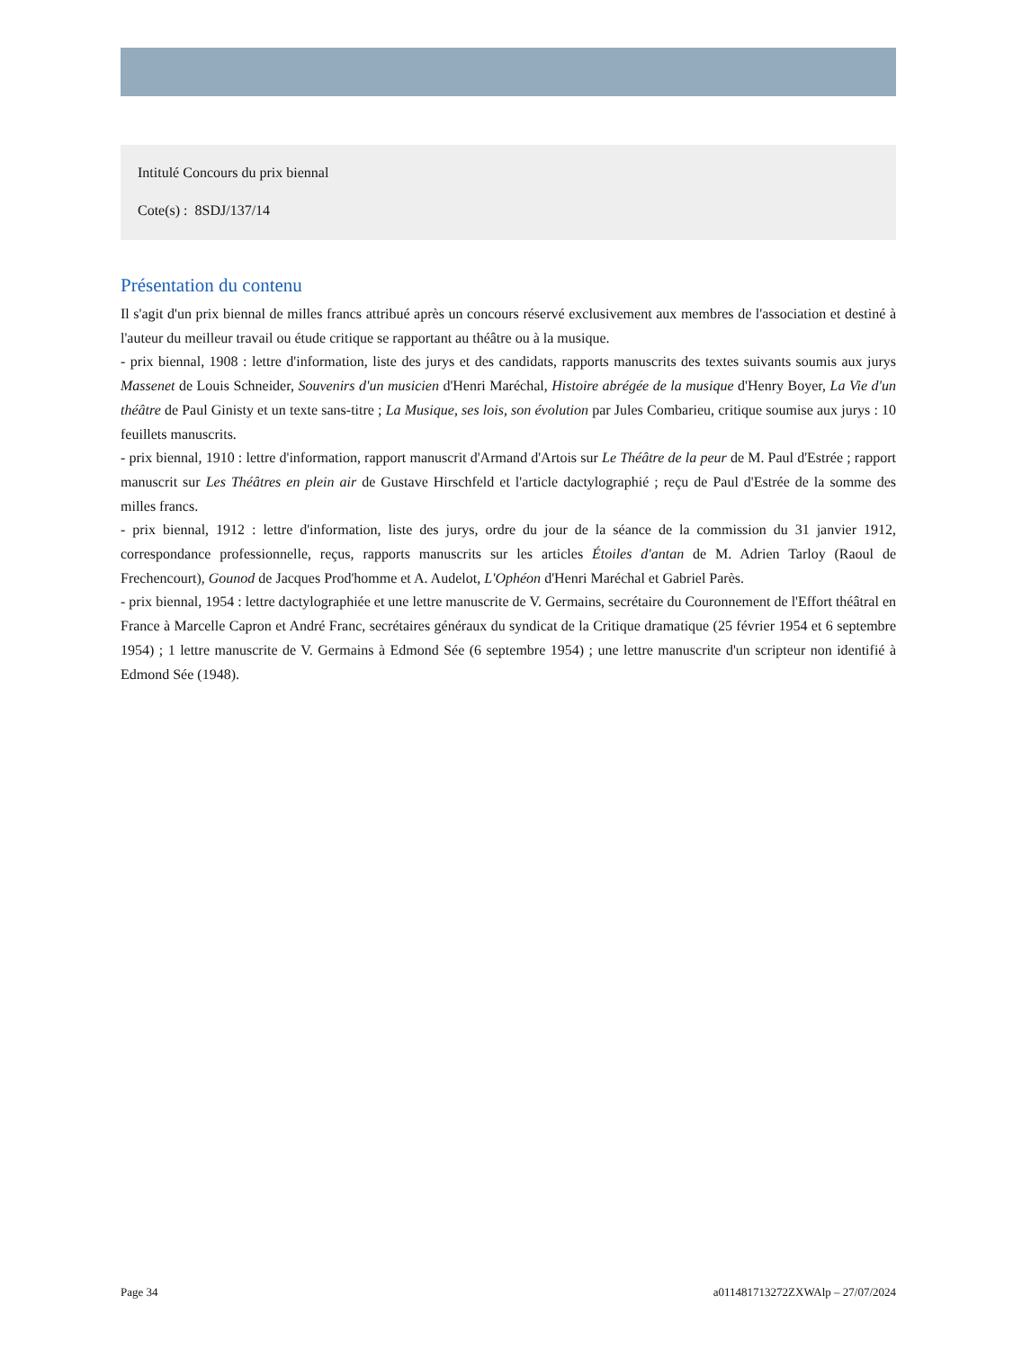Intitulé Concours du prix biennal
Cote(s) : 8SDJ/137/14
Présentation du contenu
Il s'agit d'un prix biennal de milles francs attribué après un concours réservé exclusivement aux membres de l'association et destiné à l'auteur du meilleur travail ou étude critique se rapportant au théâtre ou à la musique.
- prix biennal, 1908 : lettre d'information, liste des jurys et des candidats, rapports manuscrits des textes suivants soumis aux jurys Massenet de Louis Schneider, Souvenirs d'un musicien d'Henri Maréchal, Histoire abrégée de la musique d'Henry Boyer, La Vie d'un théâtre de Paul Ginisty et un texte sans-titre ; La Musique, ses lois, son évolution par Jules Combarieu, critique soumise aux jurys : 10 feuillets manuscrits.
- prix biennal, 1910 : lettre d'information, rapport manuscrit d'Armand d'Artois sur Le Théâtre de la peur de M. Paul d'Estrée ; rapport manuscrit sur Les Théâtres en plein air de Gustave Hirschfeld et l'article dactylographié ; reçu de Paul d'Estrée de la somme des milles francs.
- prix biennal, 1912 : lettre d'information, liste des jurys, ordre du jour de la séance de la commission du 31 janvier 1912, correspondance professionnelle, reçus, rapports manuscrits sur les articles Étoiles d'antan de M. Adrien Tarloy (Raoul de Frechencourt), Gounod de Jacques Prod'homme et A. Audelot, L'Ophéon d'Henri Maréchal et Gabriel Parès.
- prix biennal, 1954 : lettre dactylographiée et une lettre manuscrite de V. Germains, secrétaire du Couronnement de l'Effort théâtral en France à Marcelle Capron et André Franc, secrétaires généraux du syndicat de la Critique dramatique (25 février 1954 et 6 septembre 1954) ; 1 lettre manuscrite de V. Germains à Edmond Sée (6 septembre 1954) ; une lettre manuscrite d'un scripteur non identifié à Edmond Sée (1948).
Page 34 a011481713272ZXWAlp – 27/07/2024